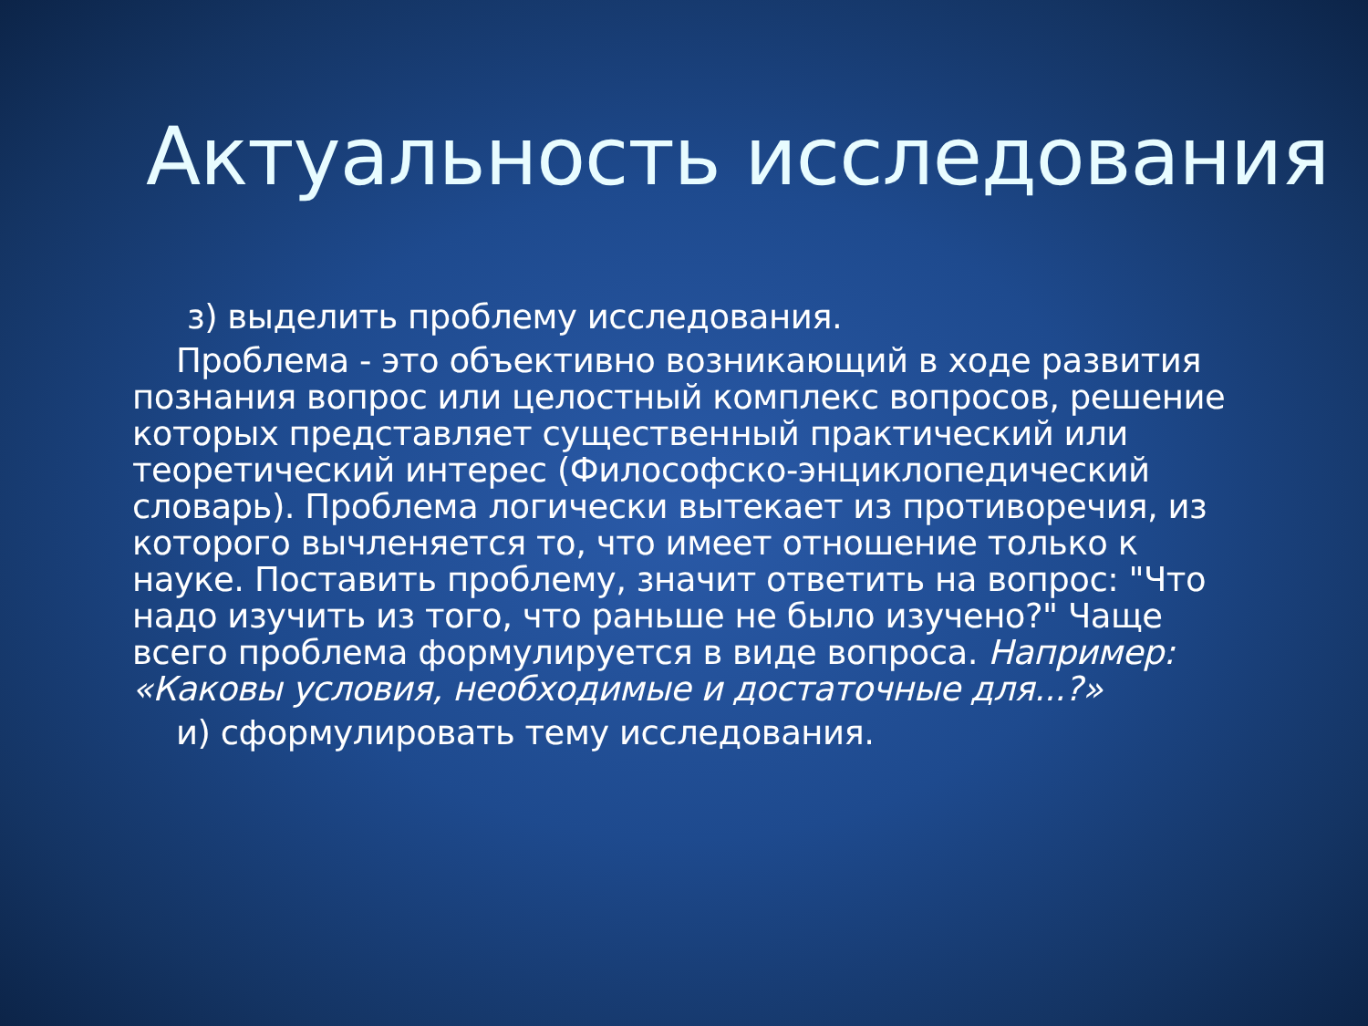Актуальность исследования
з) выделить проблему исследования.
Проблема - это объективно возникающий в ходе развития познания вопрос или целостный комплекс вопросов, решение которых представляет существенный практический или теоретический интерес (Философско-энциклопедический словарь). Проблема логически вытекает из противоречия, из которого вычленяется то, что имеет отношение только к науке. Поставить проблему, значит ответить на вопрос: "Что надо изучить из того, что раньше не было изучено?" Чаще всего проблема формулируется в виде вопроса. Например: «Каковы условия, необходимые и достаточные для...?»
и) сформулировать тему исследования.